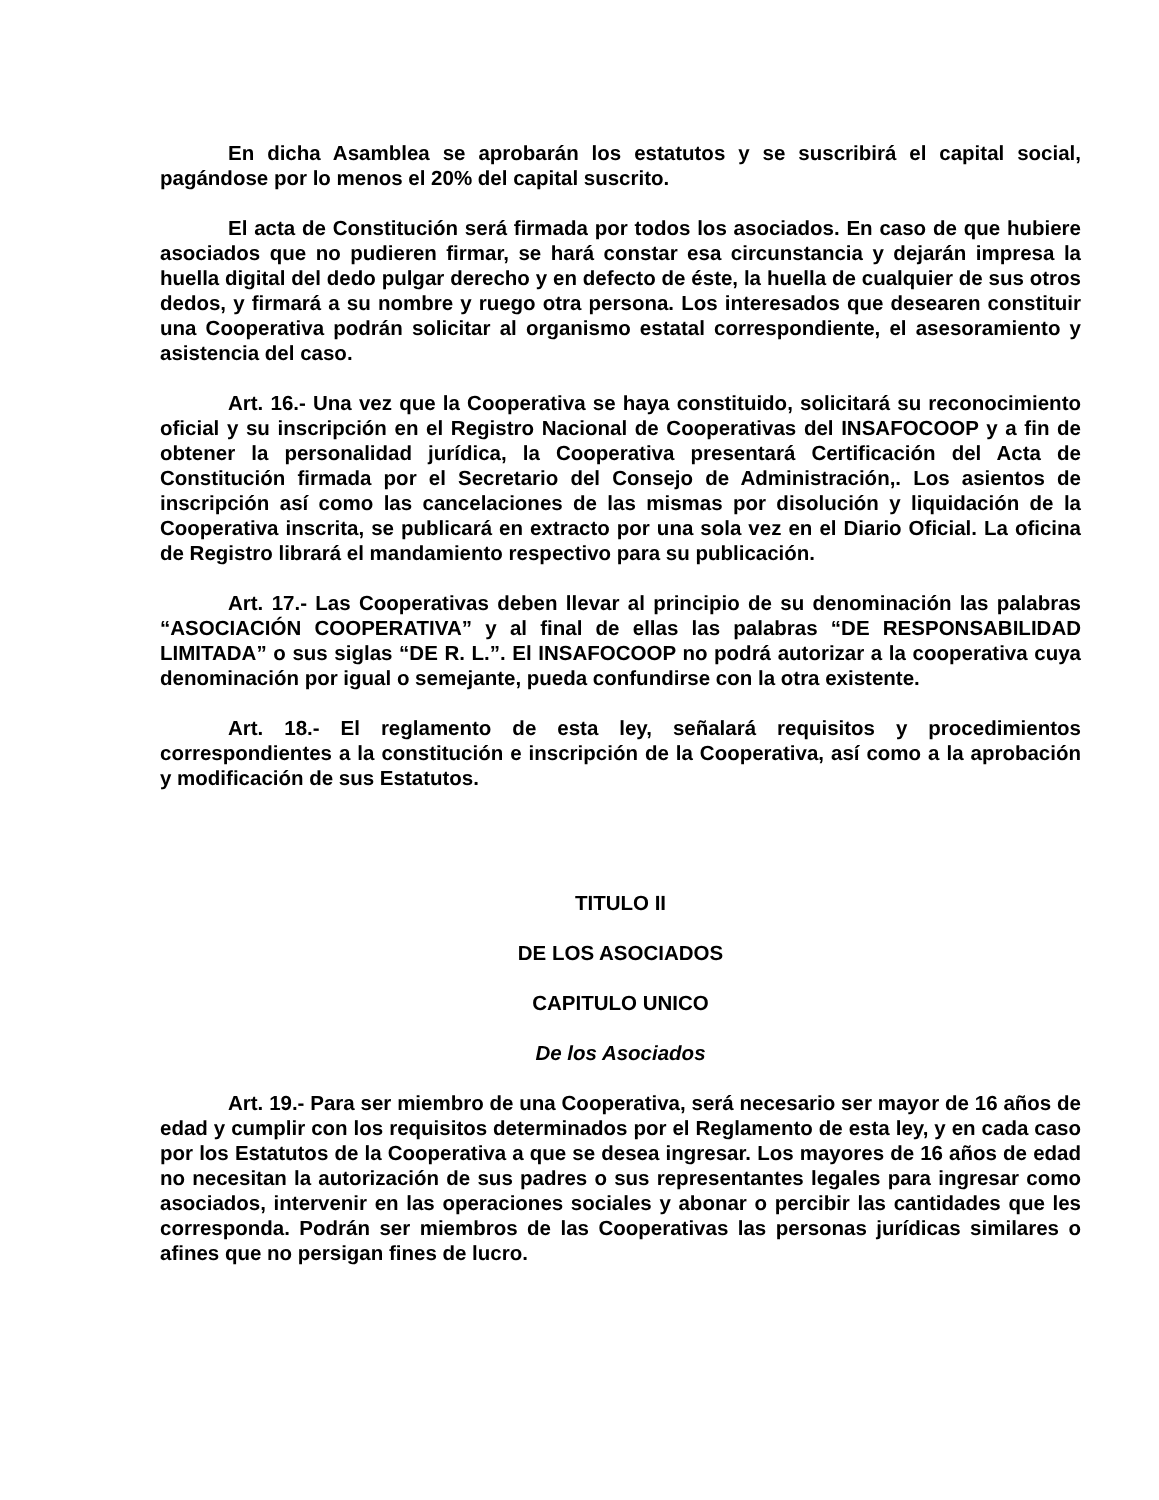En dicha Asamblea se aprobarán los estatutos y se suscribirá el capital social, pagándose por lo menos el 20% del capital suscrito.
El acta de Constitución será firmada por todos los asociados. En caso de que hubiere asociados que no pudieren firmar, se hará constar esa circunstancia y dejarán impresa la huella digital del dedo pulgar derecho y en defecto de éste, la huella de cualquier de sus otros dedos, y firmará a su nombre y ruego otra persona. Los interesados que desearen constituir una Cooperativa podrán solicitar al organismo estatal correspondiente, el asesoramiento y asistencia del caso.
Art. 16.- Una vez que la Cooperativa se haya constituido, solicitará su reconocimiento oficial y su inscripción en el Registro Nacional de Cooperativas del INSAFOCOOP y a fin de obtener la personalidad jurídica, la Cooperativa presentará Certificación del Acta de Constitución firmada por el Secretario del Consejo de Administración,. Los asientos de inscripción así como las cancelaciones de las mismas por disolución y liquidación de la Cooperativa inscrita, se publicará en extracto por una sola vez en el Diario Oficial. La oficina de Registro librará el mandamiento respectivo para su publicación.
Art. 17.- Las Cooperativas deben llevar al principio de su denominación las palabras “ASOCIACIÓN COOPERATIVA” y al final de ellas las palabras “DE RESPONSABILIDAD LIMITADA” o sus siglas “DE R. L.”. El INSAFOCOOP no podrá autorizar a la cooperativa cuya denominación por igual o semejante, pueda confundirse con la otra existente.
Art. 18.- El reglamento de esta ley, señalará requisitos y procedimientos correspondientes a la constitución e inscripción de la Cooperativa, así como a la aprobación y modificación de sus Estatutos.
TITULO II
DE LOS ASOCIADOS
CAPITULO UNICO
De los Asociados
Art. 19.- Para ser miembro de una Cooperativa, será necesario ser mayor de 16 años de edad y cumplir con los requisitos determinados por el Reglamento de esta ley, y en cada caso por los Estatutos de la Cooperativa a que se desea ingresar. Los mayores de 16 años de edad no necesitan la autorización de sus padres o sus representantes legales para ingresar como asociados, intervenir en las operaciones sociales y abonar o percibir las cantidades que les corresponda. Podrán ser miembros de las Cooperativas las personas jurídicas similares o afines que no persigan fines de lucro.